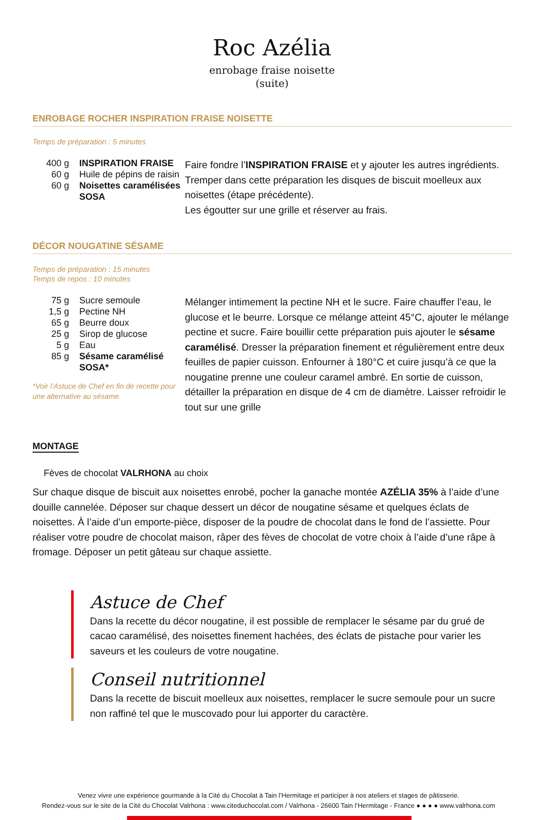Roc Azélia
enrobage fraise noisette
(suite)
ENROBAGE ROCHER INSPIRATION FRAISE NOISETTE
Temps de préparation : 5 minutes
| 400 g | INSPIRATION FRAISE |
| 60 g | Huile de pépins de raisin |
| 60 g | Noisettes caramélisées SOSA |
Faire fondre l’INSPIRATION FRAISE et y ajouter les autres ingrédients. Tremper dans cette préparation les disques de biscuit moelleux aux noisettes (étape précédente).
Les égoutter sur une grille et réserver au frais.
DÉCOR NOUGATINE SÉSAME
Temps de préparation : 15 minutes
Temps de repos : 10 minutes
| 75 g | Sucre semoule |
| 1,5 g | Pectine NH |
| 65 g | Beurre doux |
| 25 g | Sirop de glucose |
| 5 g | Eau |
| 85 g | Sésame caramélisé SOSA* |
*Voir l’Astuce de Chef en fin de recette pour une alternative au sésame.
Mélanger intimement la pectine NH et le sucre. Faire chauffer l’eau, le glucose et le beurre. Lorsque ce mélange atteint 45°C, ajouter le mélange pectine et sucre. Faire bouillir cette préparation puis ajouter le sésame caramélisé. Dresser la préparation finement et régulièrement entre deux feuilles de papier cuisson. Enfourner à 180°C et cuire jusqu’à ce que la nougatine prenne une couleur caramel ambré. En sortie de cuisson, détailler la préparation en disque de 4 cm de diamètre. Laisser refroidir le tout sur une grille
MONTAGE
Fèves de chocolat VALRHONA au choix
Sur chaque disque de biscuit aux noisettes enrobé, pocher la ganache montée AZÉLIA 35% à l’aide d’une douille cannelée. Déposer sur chaque dessert un décor de nougatine sésame et quelques éclats de noisettes. À l’aide d’un emporte-pièce, disposer de la poudre de chocolat dans le fond de l’assiette. Pour réaliser votre poudre de chocolat maison, râper des fèves de chocolat de votre choix à l’aide d’une râpe à fromage. Déposer un petit gâteau sur chaque assiette.
Astuce de Chef
Dans la recette du décor nougatine, il est possible de remplacer le sésame par du grué de cacao caramélisé, des noisettes finement hachées, des éclats de pistache pour varier les saveurs et les couleurs de votre nougatine.
Conseil nutritionnel
Dans la recette de biscuit moelleux aux noisettes, remplacer le sucre semoule pour un sucre non raffiné tel que le muscovado pour lui apporter du caractère.
Venez vivre une expérience gourmande à la Cité du Chocolat à Tain l’Hermitage et participer à nos ateliers et stages de pâtisserie.
Rendez-vous sur le site de la Cité du Chocolat Valrhona : www.citeduchocolat.com / Valrhona - 26600 Tain l’Hermitage - France ● ● ● ● www.valrhona.com